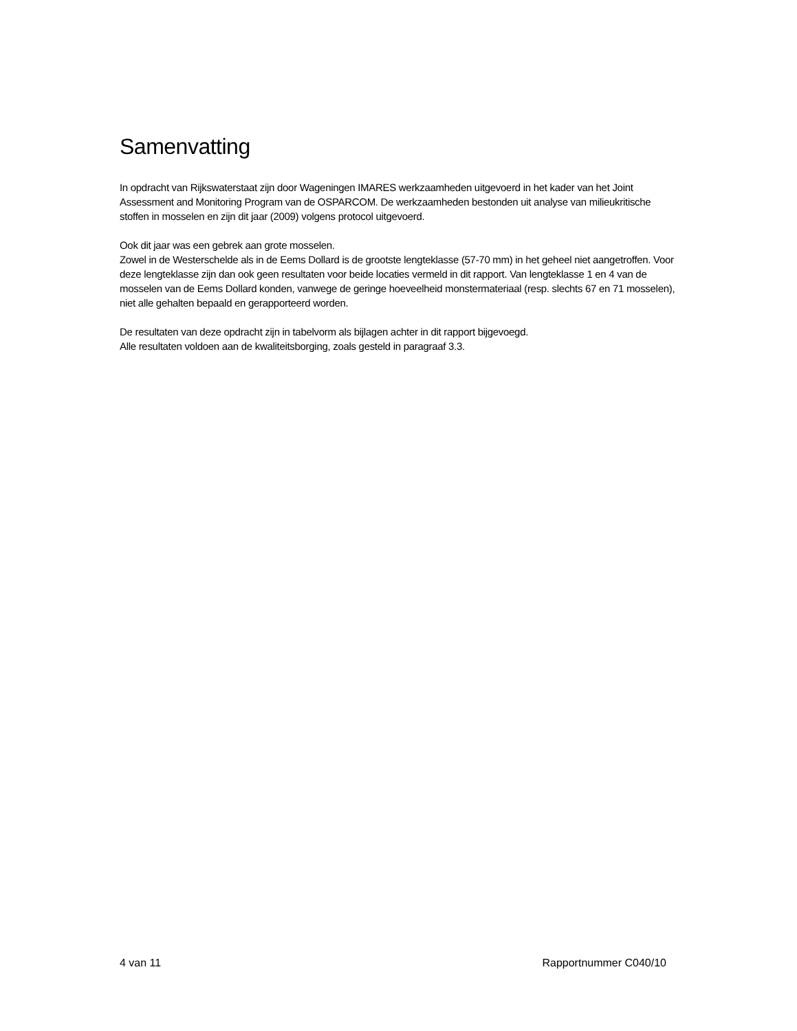Samenvatting
In opdracht van Rijkswaterstaat zijn door Wageningen IMARES werkzaamheden uitgevoerd in het kader van het Joint Assessment and Monitoring Program van de OSPARCOM. De werkzaamheden bestonden uit analyse van milieukritische stoffen in mosselen en zijn dit jaar (2009) volgens protocol uitgevoerd.
Ook dit jaar was een gebrek aan grote mosselen.
Zowel in de Westerschelde als in de Eems Dollard is de grootste lengteklasse (57-70 mm) in het geheel niet aangetroffen. Voor deze lengteklasse zijn dan ook geen resultaten voor beide locaties vermeld in dit rapport. Van lengteklasse 1 en 4 van de mosselen van de Eems Dollard konden, vanwege de geringe hoeveelheid monstermateriaal (resp. slechts 67 en 71 mosselen), niet alle gehalten bepaald en gerapporteerd worden.
De resultaten van deze opdracht zijn in tabelvorm als bijlagen achter in dit rapport bijgevoegd.
Alle resultaten voldoen aan de kwaliteitsborging, zoals gesteld in paragraaf 3.3.
4 van 11 Rapportnummer C040/10